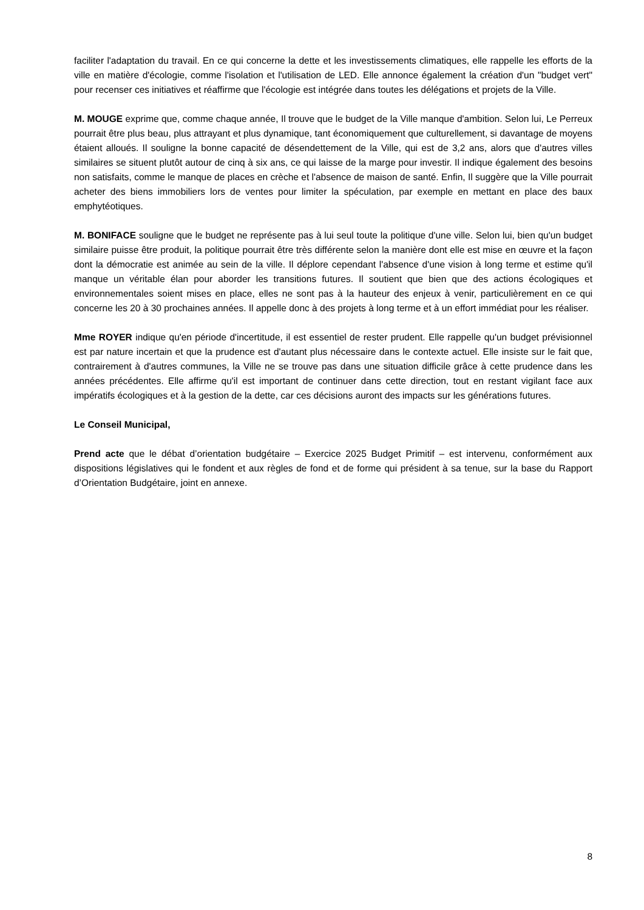faciliter l'adaptation du travail. En ce qui concerne la dette et les investissements climatiques, elle rappelle les efforts de la ville en matière d'écologie, comme l'isolation et l'utilisation de LED. Elle annonce également la création d'un "budget vert" pour recenser ces initiatives et réaffirme que l'écologie est intégrée dans toutes les délégations et projets de la Ville.
M. MOUGE exprime que, comme chaque année, Il trouve que le budget de la Ville manque d'ambition. Selon lui, Le Perreux pourrait être plus beau, plus attrayant et plus dynamique, tant économiquement que culturellement, si davantage de moyens étaient alloués. Il souligne la bonne capacité de désendettement de la Ville, qui est de 3,2 ans, alors que d'autres villes similaires se situent plutôt autour de cinq à six ans, ce qui laisse de la marge pour investir. Il indique également des besoins non satisfaits, comme le manque de places en crèche et l'absence de maison de santé. Enfin, Il suggère que la Ville pourrait acheter des biens immobiliers lors de ventes pour limiter la spéculation, par exemple en mettant en place des baux emphytéotiques.
M. BONIFACE souligne que le budget ne représente pas à lui seul toute la politique d'une ville. Selon lui, bien qu'un budget similaire puisse être produit, la politique pourrait être très différente selon la manière dont elle est mise en œuvre et la façon dont la démocratie est animée au sein de la ville. Il déplore cependant l'absence d'une vision à long terme et estime qu'il manque un véritable élan pour aborder les transitions futures. Il soutient que bien que des actions écologiques et environnementales soient mises en place, elles ne sont pas à la hauteur des enjeux à venir, particulièrement en ce qui concerne les 20 à 30 prochaines années. Il appelle donc à des projets à long terme et à un effort immédiat pour les réaliser.
Mme ROYER indique qu'en période d'incertitude, il est essentiel de rester prudent. Elle rappelle qu'un budget prévisionnel est par nature incertain et que la prudence est d'autant plus nécessaire dans le contexte actuel. Elle insiste sur le fait que, contrairement à d'autres communes, la Ville ne se trouve pas dans une situation difficile grâce à cette prudence dans les années précédentes. Elle affirme qu'il est important de continuer dans cette direction, tout en restant vigilant face aux impératifs écologiques et à la gestion de la dette, car ces décisions auront des impacts sur les générations futures.
Le Conseil Municipal,
Prend acte que le débat d’orientation budgétaire – Exercice 2025 Budget Primitif – est intervenu, conformément aux dispositions législatives qui le fondent et aux règles de fond et de forme qui président à sa tenue, sur la base du Rapport d’Orientation Budgétaire, joint en annexe.
8